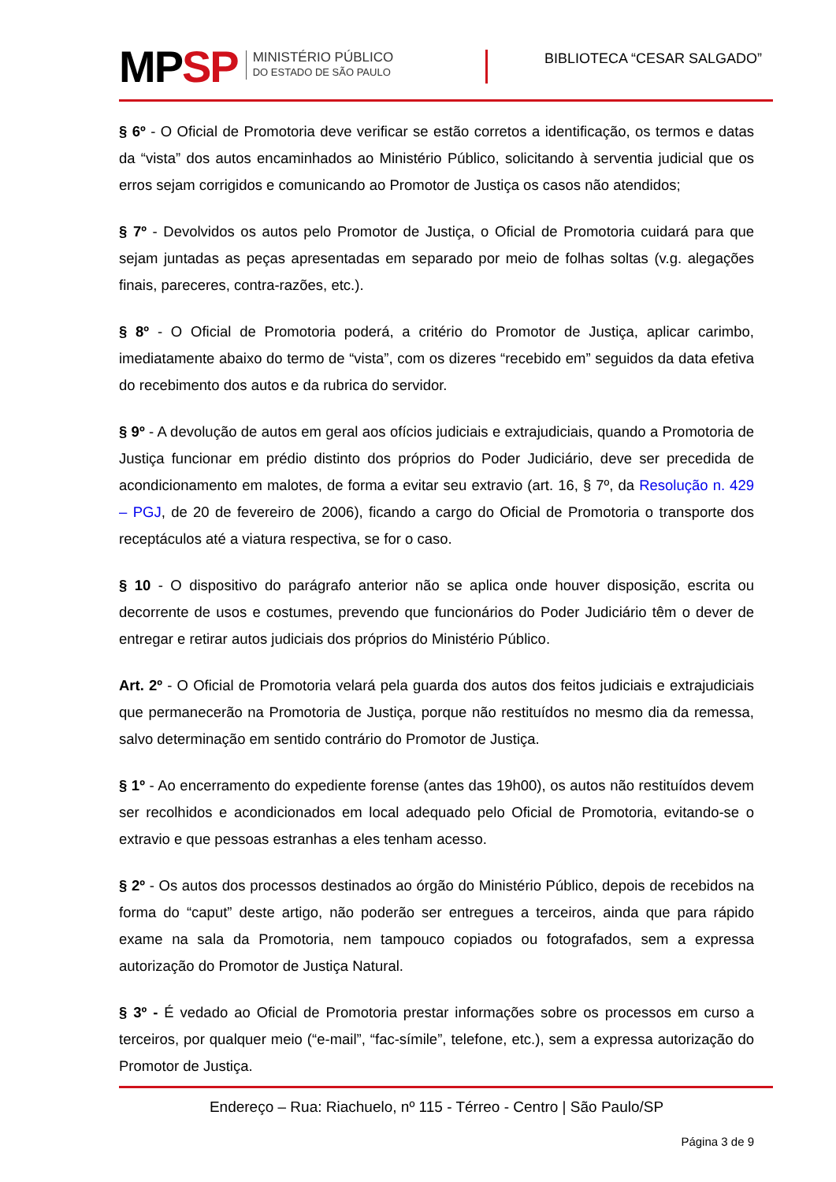MPSP
MINISTÉRIO PÚBLICO
DO ESTADO DE SÃO PAULO
BIBLIOTECA “CESAR SALGADO”
§ 6º - O Oficial de Promotoria deve verificar se estão corretos a identificação, os termos e datas da “vista” dos autos encaminhados ao Ministério Público, solicitando à serventia judicial que os erros sejam corrigidos e comunicando ao Promotor de Justiça os casos não atendidos;
§ 7º - Devolvidos os autos pelo Promotor de Justiça, o Oficial de Promotoria cuidará para que sejam juntadas as peças apresentadas em separado por meio de folhas soltas (v.g. alegações finais, pareceres, contra-razões, etc.).
§ 8º - O Oficial de Promotoria poderá, a critério do Promotor de Justiça, aplicar carimbo, imediatamente abaixo do termo de “vista”, com os dizeres “recebido em” seguidos da data efetiva do recebimento dos autos e da rubrica do servidor.
§ 9º - A devolução de autos em geral aos ofícios judiciais e extrajudiciais, quando a Promotoria de Justiça funcionar em prédio distinto dos próprios do Poder Judiciário, deve ser precedida de acondicionamento em malotes, de forma a evitar seu extravio (art. 16, § 7º, da Resolução n. 429 – PGJ, de 20 de fevereiro de 2006), ficando a cargo do Oficial de Promotoria o transporte dos receptáculos até a viatura respectiva, se for o caso.
§ 10 - O dispositivo do parágrafo anterior não se aplica onde houver disposição, escrita ou decorrente de usos e costumes, prevendo que funcionários do Poder Judiciário têm o dever de entregar e retirar autos judiciais dos próprios do Ministério Público.
Art. 2º - O Oficial de Promotoria velará pela guarda dos autos dos feitos judiciais e extrajudiciais que permanecerão na Promotoria de Justiça, porque não restituídos no mesmo dia da remessa, salvo determinação em sentido contrário do Promotor de Justiça.
§ 1º - Ao encerramento do expediente forense (antes das 19h00), os autos não restituídos devem ser recolhidos e acondicionados em local adequado pelo Oficial de Promotoria, evitando-se o extravio e que pessoas estranhas a eles tenham acesso.
§ 2º - Os autos dos processos destinados ao órgão do Ministério Público, depois de recebidos na forma do “caput” deste artigo, não poderão ser entregues a terceiros, ainda que para rápido exame na sala da Promotoria, nem tampouco copiados ou fotografados, sem a expressa autorização do Promotor de Justiça Natural.
§ 3º - É vedado ao Oficial de Promotoria prestar informações sobre os processos em curso a terceiros, por qualquer meio (“e-mail”, “fac-símile”, telefone, etc.), sem a expressa autorização do Promotor de Justiça.
Endereço – Rua: Riachuelo, nº 115 - Térreo - Centro | São Paulo/SP
Página 3 de 9